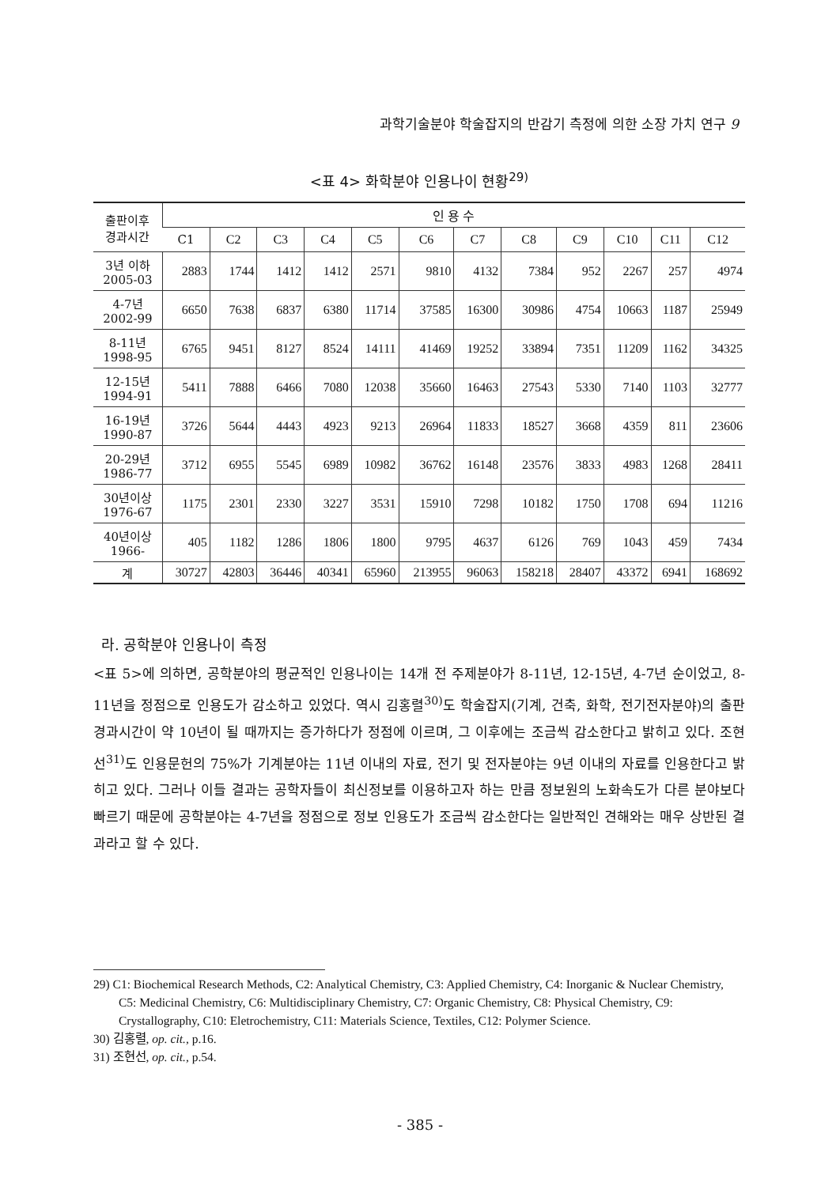과학기술분야 학술잡지의 반감기 측정에 의한 소장 가치 연구 9
<표 4> 화학분야 인용나이 현황<sup>29)</sup>
| 출판이후 경과시간 | 인 용 수 | | | | | | | | | | | |
| --- | --- | --- | --- | --- | --- | --- | --- | --- | --- | --- | --- | --- |
| | C1 | C2 | C3 | C4 | C5 | C6 | C7 | C8 | C9 | C10 | C11 | C12 |
| 3년 이하 2005-03 | 2883 | 1744 | 1412 | 1412 | 2571 | 9810 | 4132 | 7384 | 952 | 2267 | 257 | 4974 |
| 4-7년 2002-99 | 6650 | 7638 | 6837 | 6380 | 11714 | 37585 | 16300 | 30986 | 4754 | 10663 | 1187 | 25949 |
| 8-11년 1998-95 | 6765 | 9451 | 8127 | 8524 | 14111 | 41469 | 19252 | 33894 | 7351 | 11209 | 1162 | 34325 |
| 12-15년 1994-91 | 5411 | 7888 | 6466 | 7080 | 12038 | 35660 | 16463 | 27543 | 5330 | 7140 | 1103 | 32777 |
| 16-19년 1990-87 | 3726 | 5644 | 4443 | 4923 | 9213 | 26964 | 11833 | 18527 | 3668 | 4359 | 811 | 23606 |
| 20-29년 1986-77 | 3712 | 6955 | 5545 | 6989 | 10982 | 36762 | 16148 | 23576 | 3833 | 4983 | 1268 | 28411 |
| 30년이상 1976-67 | 1175 | 2301 | 2330 | 3227 | 3531 | 15910 | 7298 | 10182 | 1750 | 1708 | 694 | 11216 |
| 40년이상 1966- | 405 | 1182 | 1286 | 1806 | 1800 | 9795 | 4637 | 6126 | 769 | 1043 | 459 | 7434 |
| 계 | 30727 | 42803 | 36446 | 40341 | 65960 | 213955 | 96063 | 158218 | 28407 | 43372 | 6941 | 168692 |
라. 공학분야 인용나이 측정
<표 5>에 의하면, 공학분야의 평균적인 인용나이는 14개 전 주제분야가 8-11년, 12-15년, 4-7년 순이었고, 8-11년을 정점으로 인용도가 감소하고 있었다. 역시 김홍렬<sup>30)</sup>도 학술잡지(기계, 건축, 화학, 전기전자분야)의 출판경과시간이 약 10년이 될 때까지는 증가하다가 정점에 이르며, 그 이후에는 조금씩 감소한다고 밝히고 있다. 조현선<sup>31)</sup>도 인용문헌의 75%가 기계분야는 11년 이내의 자료, 전기 및 전자분야는 9년 이내의 자료를 인용한다고 밝히고 있다. 그러나 이들 결과는 공학자들이 최신정보를 이용하고자 하는 만큼 정보원의 노화속도가 다른 분야보다 빠르기 때문에 공학분야는 4-7년을 정점으로 정보 인용도가 조금씩 감소한다는 일반적인 견해와는 매우 상반된 결과라고 할 수 있다.
29) C1: Biochemical Research Methods, C2: Analytical Chemistry, C3: Applied Chemistry, C4: Inorganic & Nuclear Chemistry, C5: Medicinal Chemistry, C6: Multidisciplinary Chemistry, C7: Organic Chemistry, C8: Physical Chemistry, C9: Crystallography, C10: Eletrochemistry, C11: Materials Science, Textiles, C12: Polymer Science.
30) 김홍렬, op. cit., p.16.
31) 조현선, op. cit., p.54.
- 385 -